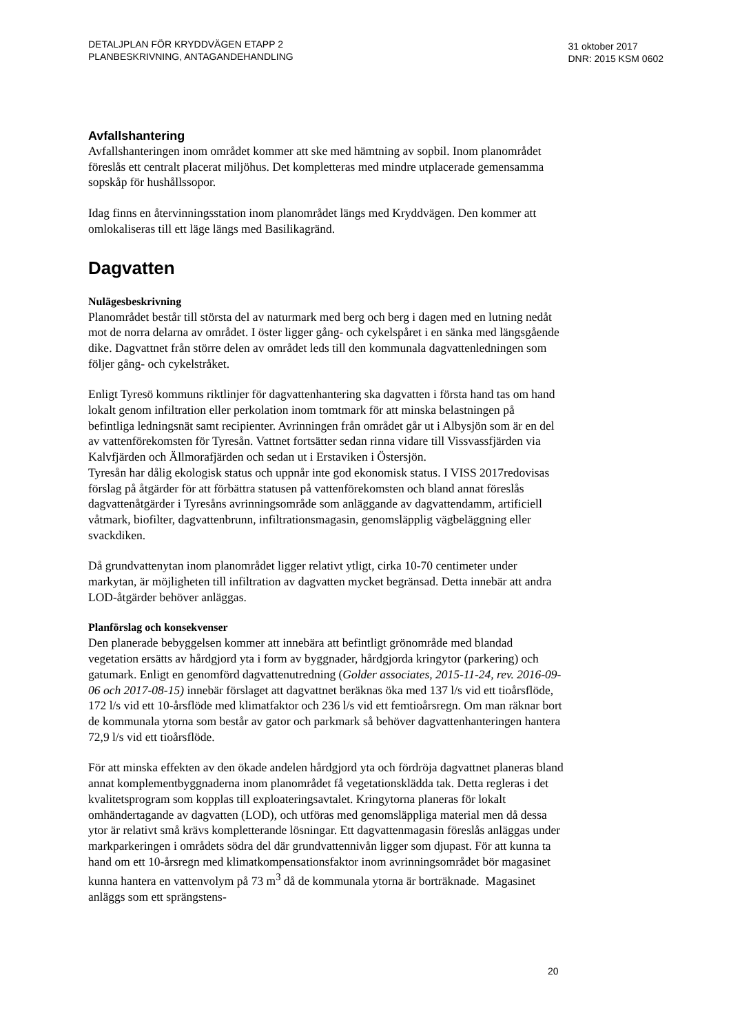DETALJPLAN FÖR KRYDDVÄGEN ETAPP 2
PLANBESKRIVNING, ANTAGANDEHANDLING
31 oktober 2017
DNR: 2015 KSM 0602
Avfallshantering
Avfallshanteringen inom området kommer att ske med hämtning av sopbil. Inom planområdet föreslås ett centralt placerat miljöhus. Det kompletteras med mindre utplacerade gemensamma sopskåp för hushållssopor.
Idag finns en återvinningsstation inom planområdet längs med Kryddvägen. Den kommer att omlokaliseras till ett läge längs med Basilikagränd.
Dagvatten
Nulägesbeskrivning
Planområdet består till största del av naturmark med berg och berg i dagen med en lutning nedåt mot de norra delarna av området. I öster ligger gång- och cykelspåret i en sänka med längsgående dike. Dagvattnet från större delen av området leds till den kommunala dagvattenledningen som följer gång- och cykelstråket.
Enligt Tyresö kommuns riktlinjer för dagvattenhantering ska dagvatten i första hand tas om hand lokalt genom infiltration eller perkolation inom tomtmark för att minska belastningen på befintliga ledningsnät samt recipienter. Avrinningen från området går ut i Albysjön som är en del av vattenförekomsten för Tyresån. Vattnet fortsätter sedan rinna vidare till Vissvassfjärden via Kalvfjärden och Ällmorafjärden och sedan ut i Erstaviken i Östersjön.
Tyresån har dålig ekologisk status och uppnår inte god ekonomisk status. I VISS 2017redovisas förslag på åtgärder för att förbättra statusen på vattenförekomsten och bland annat föreslås dagvattenåtgärder i Tyresåns avrinningsområde som anläggande av dagvattendamm, artificiell våtmark, biofilter, dagvattenbrunn, infiltrationsmagasin, genomsläpplig vägbeläggning eller svackdiken.
Då grundvattenytan inom planområdet ligger relativt ytligt, cirka 10-70 centimeter under markytan, är möjligheten till infiltration av dagvatten mycket begränsad. Detta innebär att andra LOD-åtgärder behöver anläggas.
Planförslag och konsekvenser
Den planerade bebyggelsen kommer att innebära att befintligt grönområde med blandad vegetation ersätts av hårdgjord yta i form av byggnader, hårdgjorda kringytor (parkering) och gatumark. Enligt en genomförd dagvattenutredning (Golder associates, 2015-11-24, rev. 2016-09-06 och 2017-08-15) innebär förslaget att dagvattnet beräknas öka med 137 l/s vid ett tioårsflöde, 172 l/s vid ett 10-årsflöde med klimatfaktor och 236 l/s vid ett femtioårsregn. Om man räknar bort de kommunala ytorna som består av gator och parkmark så behöver dagvattenhanteringen hantera 72,9 l/s vid ett tioårsflöde.
För att minska effekten av den ökade andelen hårdgjord yta och fördröja dagvattnet planeras bland annat komplementbyggnaderna inom planområdet få vegetationsklädda tak. Detta regleras i det kvalitetsprogram som kopplas till exploateringsavtalet. Kringytorna planeras för lokalt omhändertagande av dagvatten (LOD), och utföras med genomsläppliga material men då dessa ytor är relativt små krävs kompletterande lösningar. Ett dagvattenmagasin föreslås anläggas under markparkeringen i områdets södra del där grundvattennivån ligger som djupast. För att kunna ta hand om ett 10-årsregn med klimatkompensationsfaktor inom avrinningsområdet bör magasinet kunna hantera en vattenvolym på 73 m<sup>3</sup> då de kommunala ytorna är borträknade. Magasinet anläggs som ett sprängstens-
20